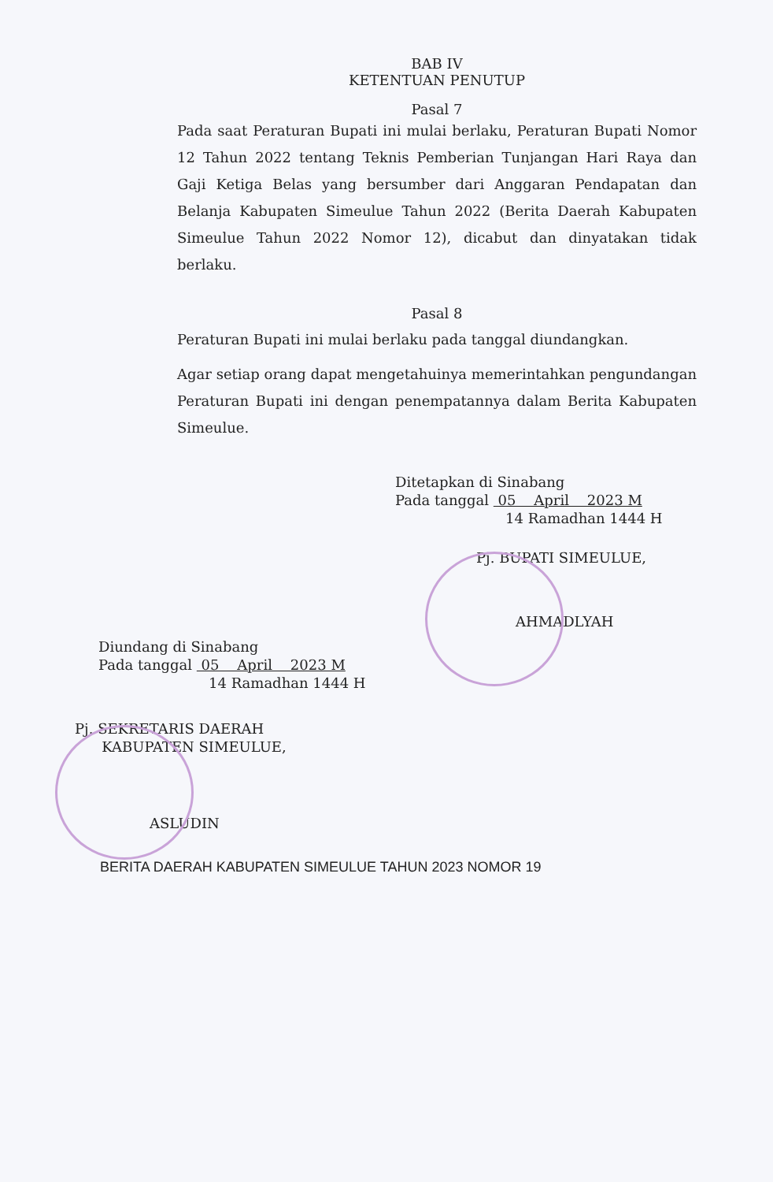BAB IV
KETENTUAN PENUTUP
Pasal 7
Pada saat Peraturan Bupati ini mulai berlaku, Peraturan Bupati Nomor 12 Tahun 2022 tentang Teknis Pemberian Tunjangan Hari Raya dan Gaji Ketiga Belas yang bersumber dari Anggaran Pendapatan dan Belanja Kabupaten Simeulue Tahun 2022 (Berita Daerah Kabupaten Simeulue Tahun 2022 Nomor 12), dicabut dan dinyatakan tidak berlaku.
Pasal 8
Peraturan Bupati ini mulai berlaku pada tanggal diundangkan.
Agar setiap orang dapat mengetahuinya memerintahkan pengundangan Peraturan Bupati ini dengan penempatannya dalam Berita Kabupaten Simeulue.
Ditetapkan di Sinabang
Pada tanggal 05 April 2023 M
14 Ramadhan 1444 H
Pj. BUPATI SIMEULUE,
AHMADLYAH
Diundang di Sinabang
Pada tanggal 05 April 2023 M
14 Ramadhan 1444 H
Pj. SEKRETARIS DAERAH
KABUPATEN SIMEULUE,
ASLUDIN
BERITA DAERAH KABUPATEN SIMEULUE TAHUN 2023 NOMOR 19